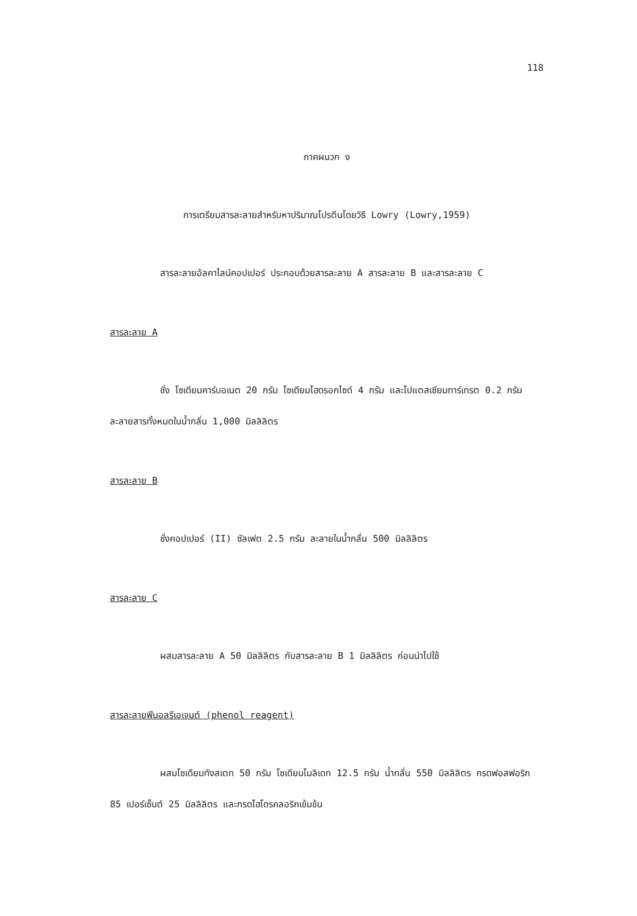118
ภาคผนวก ง
การเตรียมสารละลายสำหรับหาปริมาณโปรตีนโดยวิธี Lowry (Lowry,1959)
สารละลายอัลคาไลน์คอปเปอร์ ประกอบด้วยสารละลาย A สารละลาย B และสารละลาย C
สารละลาย A
ชั่ง โซเดียมคาร์บอเนต 20 กรัม โซเดียมไฮดรอกไซด์ 4 กรัม และโปแตสเซียมทาร์เทรต 0.2 กรัม ละลายสารทั้งหมดในน้ำกลั่น 1,000 มิลลิลิตร
สารละลาย B
ชั่งคอปเปอร์ (II) ซัลเฟต 2.5 กรัม ละลายในน้ำกลั่น 500 มิลลิลิตร
สารละลาย C
ผสมสารละลาย A 50 มิลลิลิตร กับสารละลาย B 1 มิลลิลิตร ก่อนนำไปใช้
สารละลายฟีนอลรีเอเจนต์ (phenol reagent)
ผสมโซเดียมทังสเตท 50 กรัม โซเดียมโมลิเดท 12.5 กรัม น้ำกลั่น 550 มิลลิลิตร กรดฟอสฟอริก 85 เปอร์เซ็นต์ 25 มิลลิลิตร และกรดไฮโดรคลอริกเข้มข้น